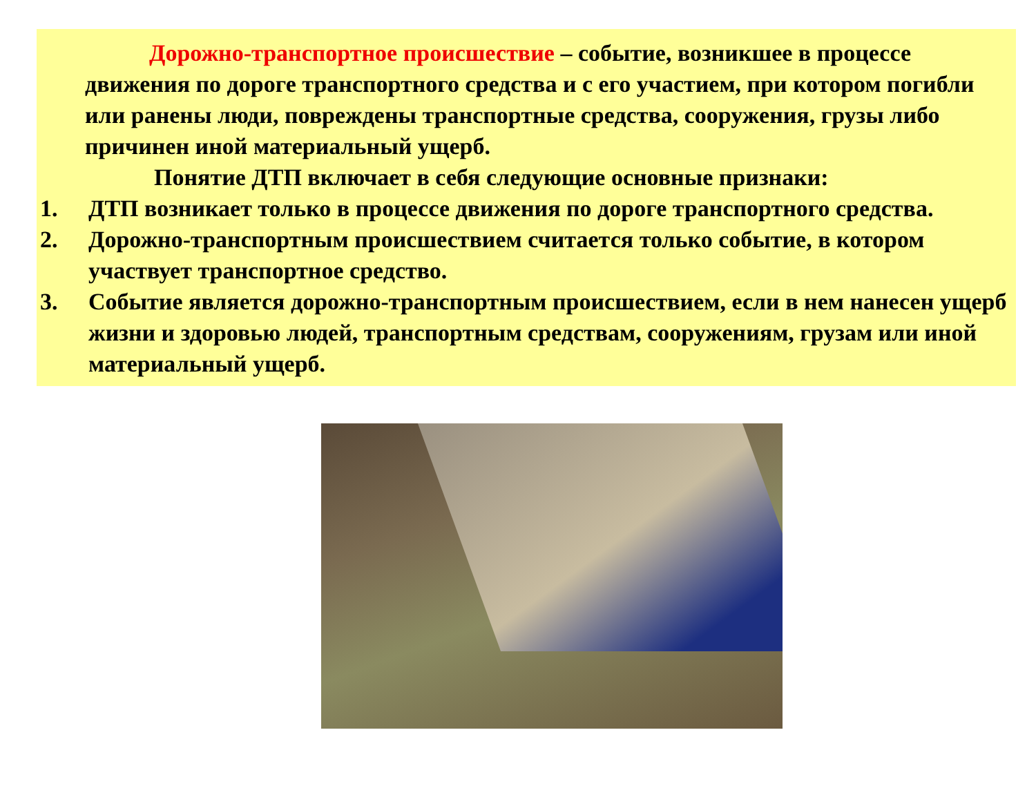Дорожно-транспортное происшествие – событие, возникшее в процессе движения по дороге транспортного средства и с его участием, при котором погибли или ранены люди, повреждены транспортные средства, сооружения, грузы либо причинен иной материальный ущерб.
Понятие ДТП включает в себя следующие основные признаки:
1. ДТП возникает только в процессе движения по дороге транспортного средства.
2. Дорожно-транспортным происшествием считается только событие, в котором участвует транспортное средство.
3. Событие является дорожно-транспортным происшествием, если в нем нанесен ущерб жизни и здоровью людей, транспортным средствам, сооружениям, грузам или иной материальный ущерб.